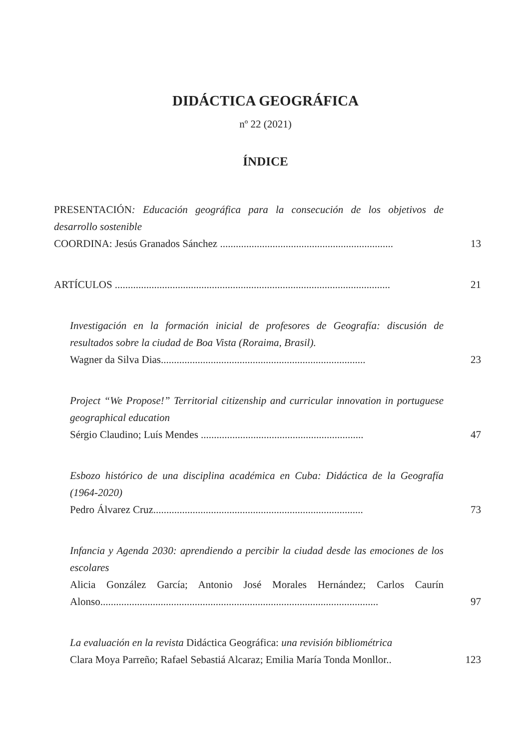DIDÁCTICA GEOGRÁFICA
nº 22 (2021)
ÍNDICE
PRESENTACIÓN: Educación geográfica para la consecución de los objetivos de desarrollo sostenible
COORDINA: Jesús Granados Sánchez ..................................................................
13
ARTÍCULOS .........................................................................................................
21
Investigación en la formación inicial de profesores de Geografía: discusión de resultados sobre la ciudad de Boa Vista (Roraima, Brasil).
Wagner da Silva Dias..............................................................................
23
Project “We Propose!” Territorial citizenship and curricular innovation in portuguese geographical education
Sérgio Claudino; Luís Mendes ..............................................................
47
Esbozo histórico de una disciplina académica en Cuba: Didáctica de la Geografía (1964-2020)
Pedro Álvarez Cruz................................................................................
73
Infancia y Agenda 2030: aprendiendo a percibir la ciudad desde las emociones de los escolares
Alicia González García; Antonio José Morales Hernández; Carlos Caurín Alonso..........................................................................................................
97
La evaluación en la revista Didáctica Geográfica: una revisión bibliométrica
Clara Moya Parreño; Rafael Sebastiá Alcaraz; Emilia María Tonda Monllor..
123